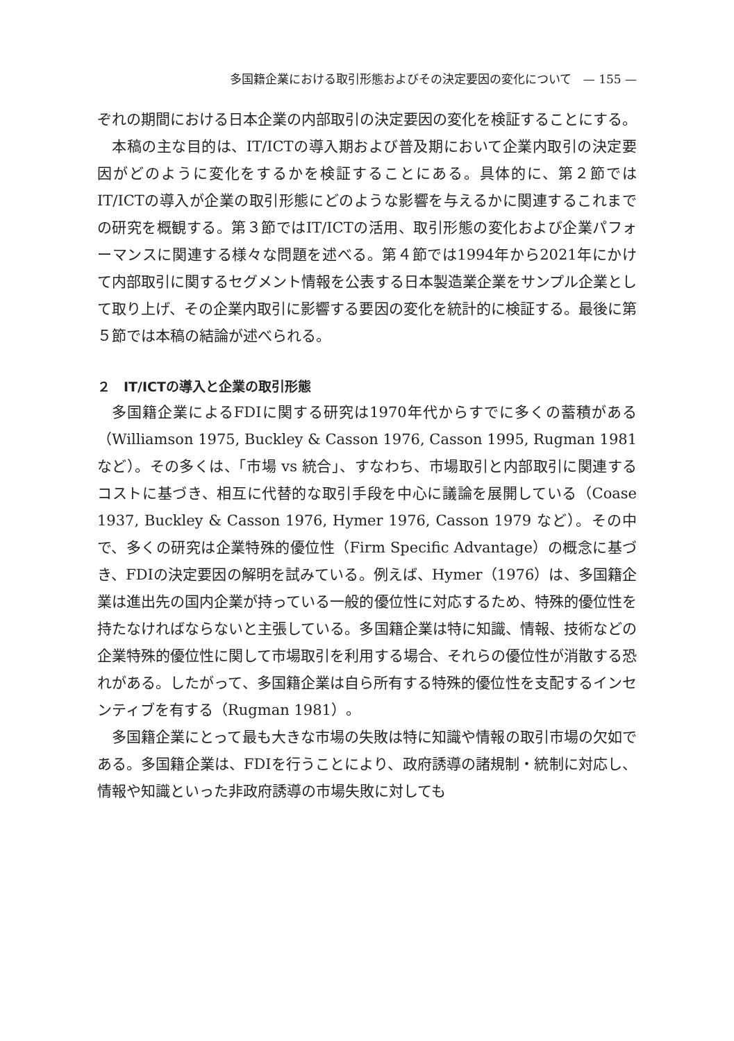多国籍企業における取引形態およびその決定要因の変化について　— 155 —
ぞれの期間における日本企業の内部取引の決定要因の変化を検証することにする。
本稿の主な目的は、IT/ICTの導入期および普及期において企業内取引の決定要因がどのように変化をするかを検証することにある。具体的に、第２節ではIT/ICTの導入が企業の取引形態にどのような影響を与えるかに関連するこれまでの研究を概観する。第３節ではIT/ICTの活用、取引形態の変化および企業パフォーマンスに関連する様々な問題を述べる。第４節では1994年から2021年にかけて内部取引に関するセグメント情報を公表する日本製造業企業をサンプル企業として取り上げ、その企業内取引に影響する要因の変化を統計的に検証する。最後に第５節では本稿の結論が述べられる。
２　IT/ICTの導入と企業の取引形態
多国籍企業によるFDIに関する研究は1970年代からすでに多くの蓄積がある（Williamson 1975, Buckley & Casson 1976, Casson 1995, Rugman 1981など）。その多くは、「市場 vs 統合」、すなわち、市場取引と内部取引に関連するコストに基づき、相互に代替的な取引手段を中心に議論を展開している（Coase 1937, Buckley & Casson 1976, Hymer 1976, Casson 1979 など）。その中で、多くの研究は企業特殊的優位性（Firm Specific Advantage）の概念に基づき、FDIの決定要因の解明を試みている。例えば、Hymer（1976）は、多国籍企業は進出先の国内企業が持っている一般的優位性に対応するため、特殊的優位性を持たなければならないと主張している。多国籍企業は特に知識、情報、技術などの企業特殊的優位性に関して市場取引を利用する場合、それらの優位性が消散する恐れがある。したがって、多国籍企業は自ら所有する特殊的優位性を支配するインセンティブを有する（Rugman 1981）。
多国籍企業にとって最も大きな市場の失敗は特に知識や情報の取引市場の欠如である。多国籍企業は、FDIを行うことにより、政府誘導の諸規制・統制に対応し、情報や知識といった非政府誘導の市場失敗に対しても